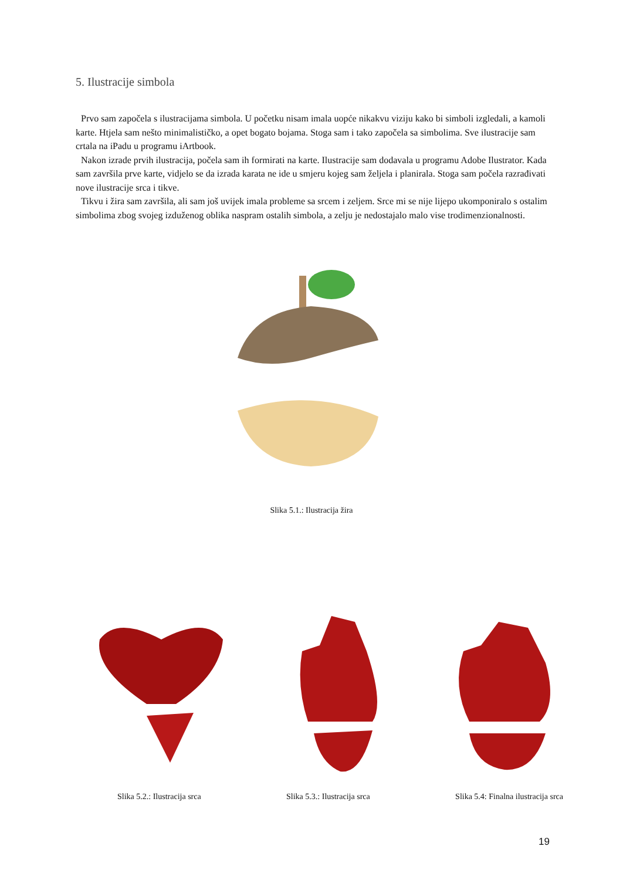5. Ilustracije simbola
Prvo sam započela s ilustracijama simbola. U početku nisam imala uopće nikakvu viziju kako bi simboli izgledali, a kamoli karte. Htjela sam nešto minimalističko, a opet bogato bojama. Stoga sam i tako započela sa simbolima. Sve ilustracije sam crtala na iPadu u programu iArtbook.
Nakon izrade prvih ilustracija, počela sam ih formirati na karte. Ilustracije sam dodavala u programu Adobe Ilustrator. Kada sam završila prve karte, vidjelo se da izrada karata ne ide u smjeru kojeg sam željela i planirala. Stoga sam počela razrađivati nove ilustracije srca i tikve.
Tikvu i žira sam završila, ali sam još uvijek imala probleme sa srcem i zeljem. Srce mi se nije lijepo ukomponiralo s ostalim simbolima zbog svojeg izduženog oblika naspram ostalih simbola, a zelju je nedostajalo malo vise trodimenzionalnosti.
Slika 5.1.: Ilustracija žira
Slika 5.2.: Ilustracija srca Slika 5.3.: Ilustracija srca Slika 5.4: Finalna ilustracija srca
19